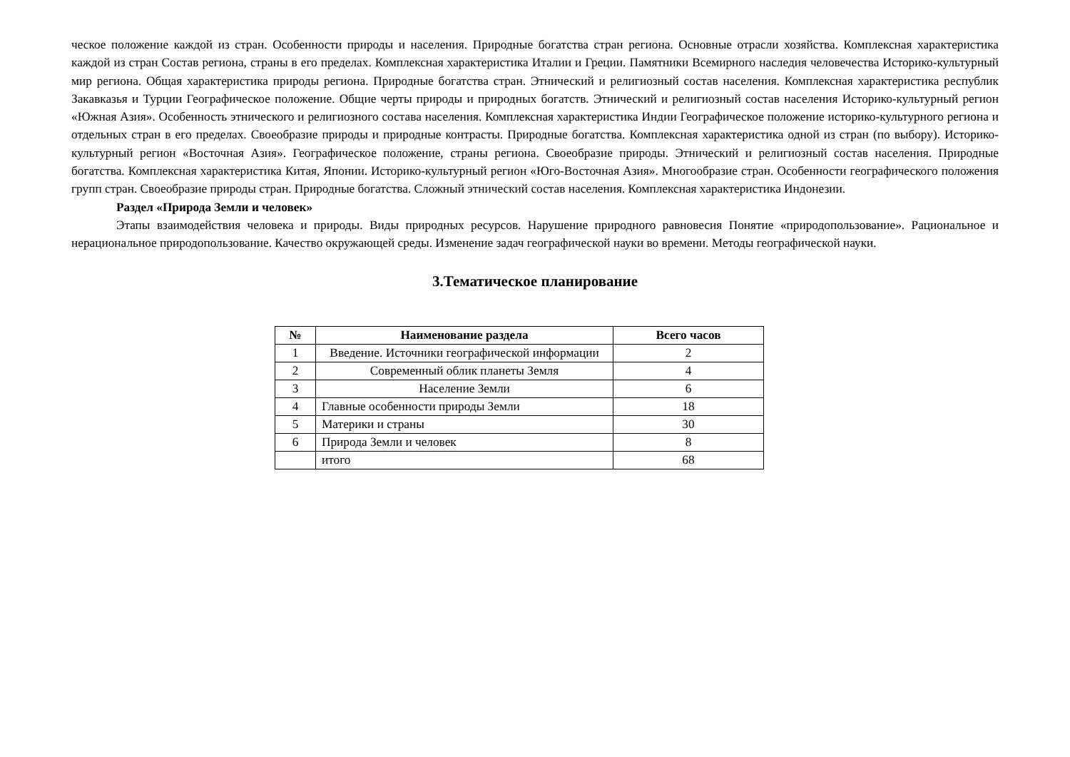ческое положение каждой из стран. Особенности природы и населения. Природные богатства стран региона. Основные отрасли хозяйства. Комплексная характеристика каждой из стран Состав региона, страны в его пределах. Комплексная характеристика Италии и Греции. Памятники Всемирного наследия человечества Историко-культурный мир региона. Общая характеристика природы региона. Природные богатства стран. Этнический и религиозный состав населения. Комплексная характеристика республик Закавказья и Турции Географическое положение. Общие черты природы и природных богатств. Этнический и религиозный состав населения Историко-культурный регион «Южная Азия». Особенность этнического и религиозного состава населения. Комплексная характеристика Индии Географическое положение историко-культурного региона и отдельных стран в его пределах. Своеобразие природы и природные контрасты. Природные богатства. Комплексная характеристика одной из стран (по выбору). Историко-культурный регион «Восточная Азия». Географическое положение, страны региона. Своеобразие природы. Этнический и религиозный состав населения. Природные богатства. Комплексная характеристика Китая, Японии. Историко-культурный регион «Юго-Восточная Азия». Многообразие стран. Особенности географического положения групп стран. Своеобразие природы стран. Природные богатства. Сложный этнический состав населения. Комплексная характеристика Индонезии.
Раздел «Природа Земли и человек»
Этапы взаимодействия человека и природы. Виды природных ресурсов. Нарушение природного равновесия Понятие «природопользование». Рациональное и нерациональное природопользование. Качество окружающей среды. Изменение задач географической науки во времени. Методы географической науки.
3.Тематическое планирование
| № | Наименование раздела | Всего часов |
| --- | --- | --- |
| 1 | Введение. Источники географической информации | 2 |
| 2 | Современный облик планеты Земля | 4 |
| 3 | Население Земли | 6 |
| 4 | Главные особенности природы Земли | 18 |
| 5 | Материки и страны | 30 |
| 6 | Природа Земли и человек | 8 |
| | итого | 68 |